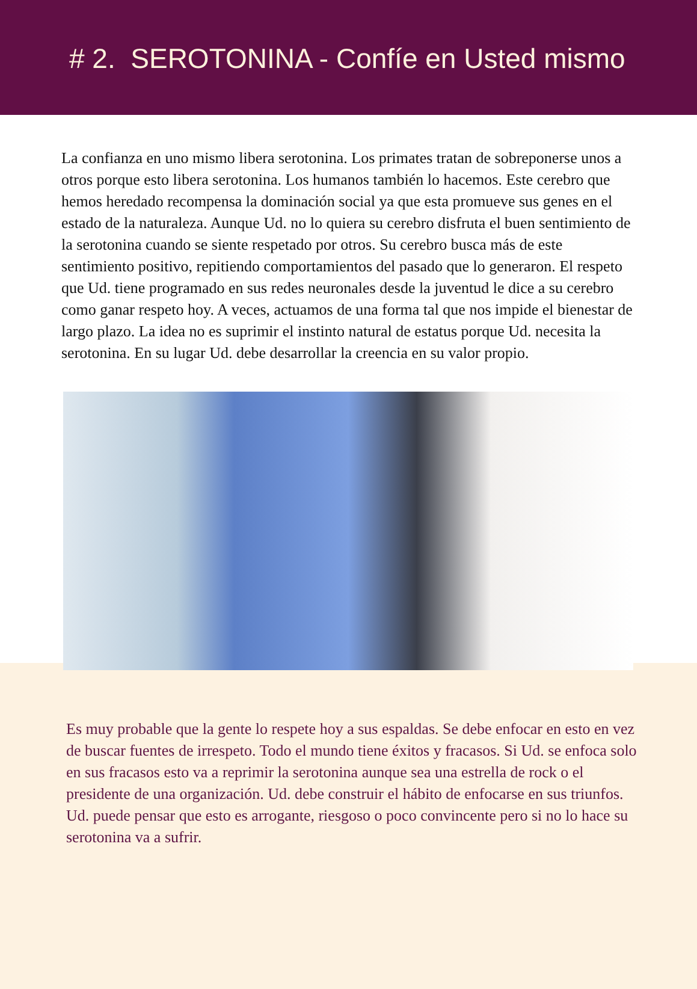# 2. SEROTONINA - Confíe en Usted mismo
La confianza en uno mismo libera serotonina. Los primates tratan de sobreponerse unos a otros porque esto libera serotonina. Los humanos también lo hacemos. Este cerebro que hemos heredado recompensa la dominación social ya que esta promueve sus genes en el estado de la naturaleza. Aunque Ud. no lo quiera su cerebro disfruta el buen sentimiento de la serotonina cuando se siente respetado por otros. Su cerebro busca más de este sentimiento positivo, repitiendo comportamientos del pasado que lo generaron. El respeto que Ud. tiene programado en sus redes neuronales desde la juventud le dice a su cerebro como ganar respeto hoy. A veces, actuamos de una forma tal que nos impide el bienestar de largo plazo. La idea no es suprimir el instinto natural de estatus porque Ud. necesita la serotonina. En su lugar Ud. debe desarrollar la creencia en su valor propio.
Es muy probable que la gente lo respete hoy a sus espaldas. Se debe enfocar en esto en vez de buscar fuentes de irrespeto. Todo el mundo tiene éxitos y fracasos. Si Ud. se enfoca solo en sus fracasos esto va a reprimir la serotonina aunque sea una estrella de rock o el presidente de una organización. Ud. debe construir el hábito de enfocarse en sus triunfos. Ud. puede pensar que esto es arrogante, riesgoso o poco convincente pero si no lo hace su serotonina va a sufrir.